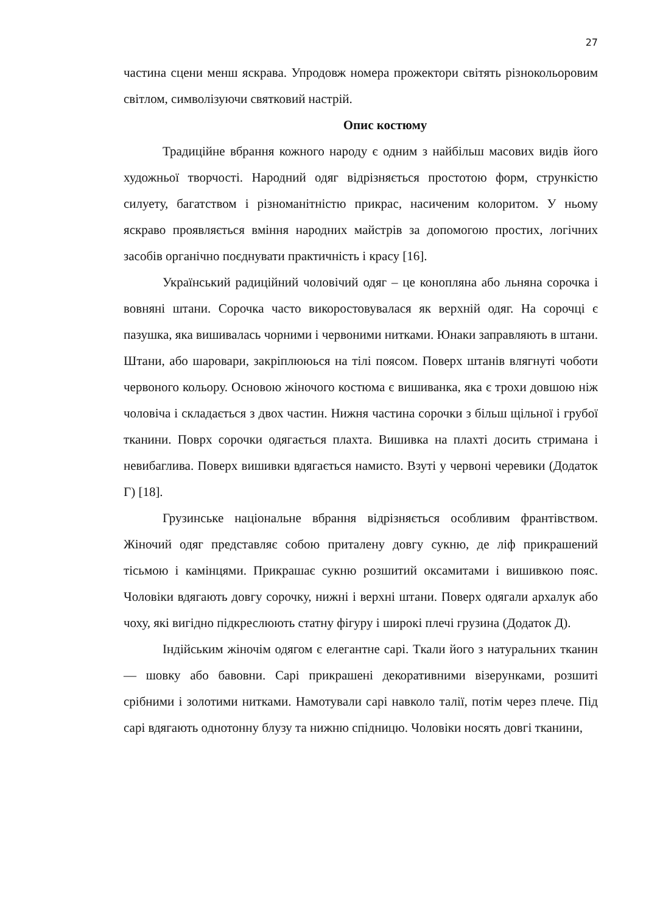27
частина сцени менш яскрава. Упродовж номера прожектори світять різнокольоровим світлом, символізуючи святковий настрій.
Опис костюму
Традиційне вбрання кожного народу є одним з найбільш масових видів його художньої творчості. Народний одяг відрізняється простотою форм, стрункістю силуету, багатством і різноманітністю прикрас, насиченим колоритом. У ньому яскраво проявляється вміння народних майстрів за допомогою простих, логічних засобів органічно поєднувати практичність і красу [16].
Український радиційний чоловічий одяг – це конопляна або льняна сорочка і вовняні штани. Сорочка часто викоростовувалася як верхній одяг. На сорочці є пазушка, яка вишивалась чорними і червоними нитками. Юнаки заправляють в штани. Штани, або шаровари, закріплююься на тілі поясом. Поверх штанів влягнуті чоботи червоного кольору. Основою жіночого костюма є вишиванка, яка є трохи довшою ніж чоловіча і складається з двох частин. Нижня частина сорочки з більш щільної і грубої тканини. Поврх сорочки одягається плахта. Вишивка на плахті досить стримана і невибаглива. Поверх вишивки вдягається намисто. Взуті у червоні черевики (Додаток Г) [18].
Грузинське національне вбрання відрізняється особливим франтівством. Жіночий одяг представляє собою приталену довгу сукню, де ліф прикрашений тісьмою і камінцями. Прикрашає сукню розшитий оксамитами і вишивкою пояс. Чоловіки вдягають довгу сорочку, нижні і верхні штани. Поверх одягали архалук або чоху, які вигідно підкреслюють статну фігуру і широкі плечі грузина (Додаток Д).
Індійським жіночім одягом є елегантне сарі. Ткали його з натуральних тканин — шовку або бавовни. Сарі прикрашені декоративними візерунками, розшиті срібними і золотими нитками. Намотували сарі навколо талії, потім через плече. Під сарі вдягають однотонну блузу та нижню спідницю. Чоловіки носять довгі тканини,